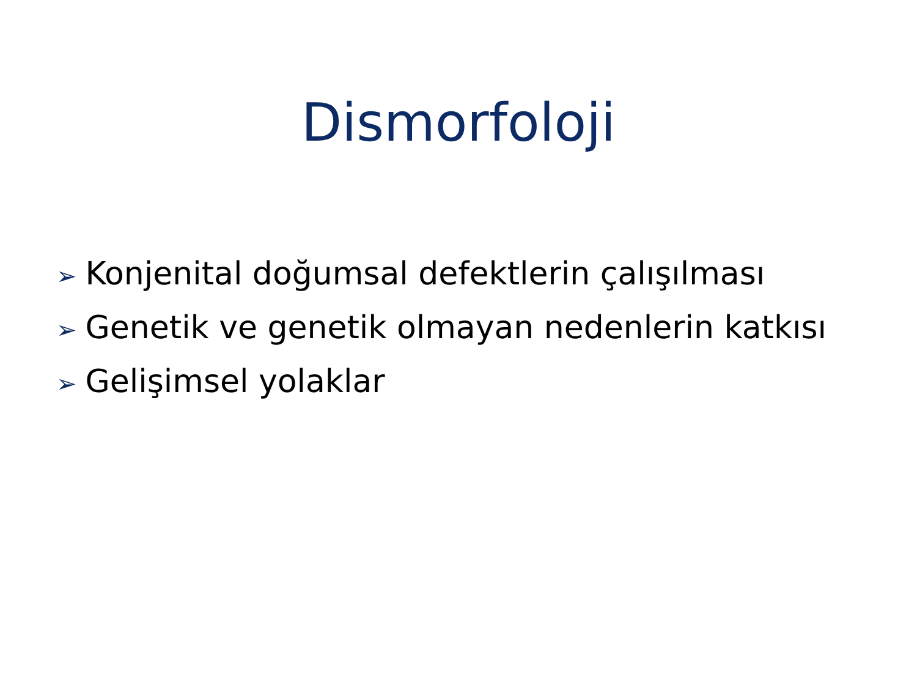Dismorfoloji
➢ Konjenital doğumsal defektlerin çalışılması
➢ Genetik ve genetik olmayan nedenlerin katkısı
➢ Gelişimsel yolaklar